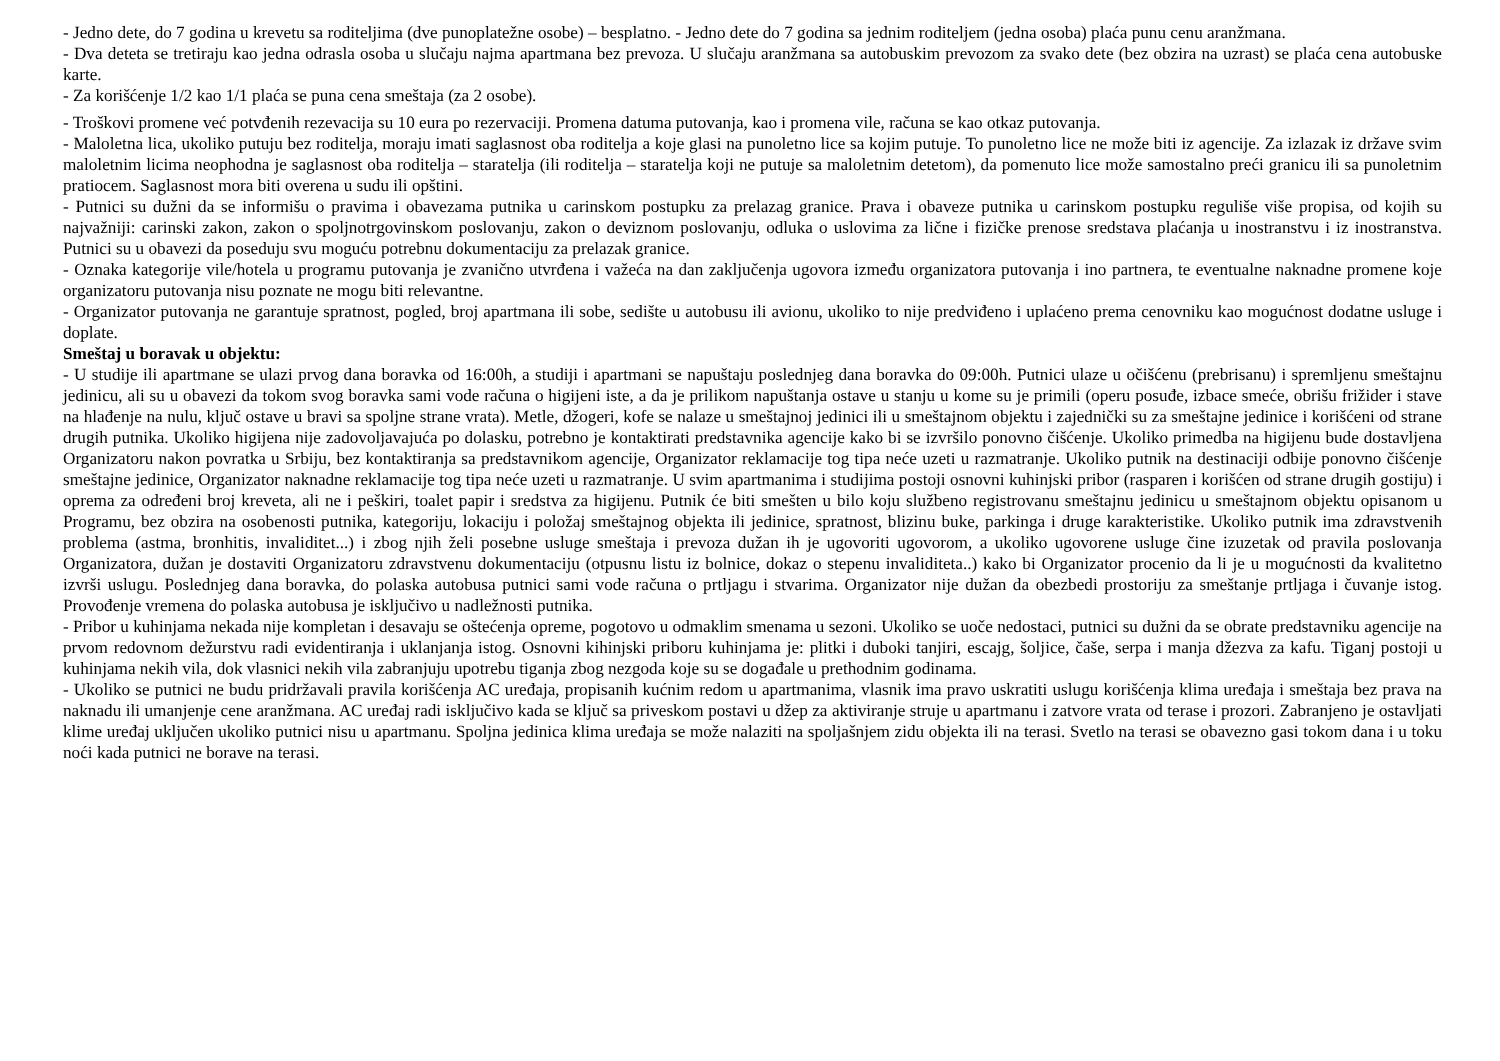- Jedno dete, do 7 godina u krevetu sa roditeljima (dve punoplatežne osobe) – besplatno. - Jedno dete do 7 godina sa jednim roditeljem (jedna osoba) plaća punu cenu aranžmana.
- Dva deteta se tretiraju kao jedna odrasla osoba u slučaju najma apartmana bez prevoza. U slučaju aranžmana sa autobuskim prevozom za svako dete (bez obzira na uzrast) se plaća cena autobuske karte.
- Za korišćenje 1/2 kao 1/1 plaća se puna cena smeštaja (za 2 osobe).
- Troškovi promene već potvđenih rezevacija su 10 eura po rezervaciji. Promena datuma putovanja, kao i promena vile, računa se kao otkaz putovanja.
- Maloletna lica, ukoliko putuju bez roditelja, moraju imati saglasnost oba roditelja a koje glasi na punoletno lice sa kojim putuje. To punoletno lice ne može biti iz agencije. Za izlazak iz države svim maloletnim licima neophodna je saglasnost oba roditelja – staratelja (ili roditelja – staratelja koji ne putuje sa maloletnim detetom), da pomenuto lice može samostalno preći granicu ili sa punoletnim pratiocem. Saglasnost mora biti overena u sudu ili opštini.
- Putnici su dužni da se informišu o pravima i obavezama putnika u carinskom postupku za prelazag granice. Prava i obaveze putnika u carinskom postupku reguliše više propisa, od kojih su najvažniji: carinski zakon, zakon o spoljnotrgovinskom poslovanju, zakon o deviznom poslovanju, odluka o uslovima za lične i fizičke prenose sredstava plaćanja u inostranstvu i iz inostranstva. Putnici su u obavezi da poseduju svu moguću potrebnu dokumentaciju za prelazak granice.
- Oznaka kategorije vile/hotela u programu putovanja je zvanično utvrđena i važeća na dan zaključenja ugovora između organizatora putovanja i ino partnera, te eventualne naknadne promene koje organizatoru putovanja nisu poznate ne mogu biti relevantne.
- Organizator putovanja ne garantuje spratnost, pogled, broj apartmana ili sobe, sedište u autobusu ili avionu, ukoliko to nije predviđeno i uplaćeno prema cenovniku kao mogućnost dodatne usluge i doplate.
Smeštaj u boravak u objektu:
- U studije ili apartmane se ulazi prvog dana boravka od 16:00h, a studiji i apartmani se napuštaju poslednjeg dana boravka do 09:00h. Putnici ulaze u očišćenu (prebrisanu) i spremljenu smeštajnu jedinicu, ali su u obavezi da tokom svog boravka sami vode računa o higijeni iste, a da je prilikom napuštanja ostave u stanju u kome su je primili (operu posuđe, izbace smeće, obrišu frižider i stave na hlađenje na nulu, ključ ostave u bravi sa spoljne strane vrata). Metle, džogeri, kofe se nalaze u smeštajnoj jedinici ili u smeštajnom objektu i zajednički su za smeštajne jedinice i korišćeni od strane drugih putnika. Ukoliko higijena nije zadovoljavajuća po dolasku, potrebno je kontaktirati predstavnika agencije kako bi se izvršilo ponovno čišćenje. Ukoliko primedba na higijenu bude dostavljena Organizatoru nakon povratka u Srbiju, bez kontaktiranja sa predstavnikom agencije, Organizator reklamacije tog tipa neće uzeti u razmatranje. Ukoliko putnik na destinaciji odbije ponovno čišćenje smeštajne jedinice, Organizator naknadne reklamacije tog tipa neće uzeti u razmatranje. U svim apartmanima i studijima postoji osnovni kuhinjski pribor (rasparen i korišćen od strane drugih gostiju) i oprema za određeni broj kreveta, ali ne i peškiri, toalet papir i sredstva za higijenu. Putnik će biti smešten u bilo koju službeno registrovanu smeštajnu jedinicu u smeštajnom objektu opisanom u Programu, bez obzira na osobenosti putnika, kategoriju, lokaciju i položaj smeštajnog objekta ili jedinice, spratnost, blizinu buke, parkinga i druge karakteristike. Ukoliko putnik ima zdravstvenih problema (astma, bronhitis, invaliditet...) i zbog njih želi posebne usluge smeštaja i prevoza dužan ih je ugovoriti ugovorom, a ukoliko ugovorene usluge čine izuzetak od pravila poslovanja Organizatora, dužan je dostaviti Organizatoru zdravstvenu dokumentaciju (otpusnu listu iz bolnice, dokaz o stepenu invaliditeta..) kako bi Organizator procenio da li je u mogućnosti da kvalitetno izvrši uslugu. Poslednjeg dana boravka, do polaska autobusa putnici sami vode računa o prtljagu i stvarima. Organizator nije dužan da obezbedi prostoriju za smeštanje prtljaga i čuvanje istog. Provođenje vremena do polaska autobusa je isključivo u nadležnosti putnika.
- Pribor u kuhinjama nekada nije kompletan i desavaju se oštećenja opreme, pogotovo u odmaklim smenama u sezoni. Ukoliko se uoče nedostaci, putnici su dužni da se obrate predstavniku agencije na prvom redovnom dežurstvu radi evidentiranja i uklanjanja istog. Osnovni kihinjski priboru kuhinjama je: plitki i duboki tanjiri, escajg, šoljice, čaše, serpa i manja džezva za kafu. Tiganj postoji u kuhinjama nekih vila, dok vlasnici nekih vila zabranjuju upotrebu tiganja zbog nezgoda koje su se događale u prethodnim godinama.
- Ukoliko se putnici ne budu pridržavali pravila korišćenja AC uređaja, propisanih kućnim redom u apartmanima, vlasnik ima pravo uskratiti uslugu korišćenja klima uređaja i smeštaja bez prava na naknadu ili umanjenje cene aranžmana. AC uređaj radi isključivo kada se ključ sa priveskom postavi u džep za aktiviranje struje u apartmanu i zatvore vrata od terase i prozori. Zabranjeno je ostavljati klime uređaj uključen ukoliko putnici nisu u apartmanu. Spoljna jedinica klima uređaja se može nalaziti na spoljašnjem zidu objekta ili na terasi. Svetlo na terasi se obavezno gasi tokom dana i u toku noći kada putnici ne borave na terasi.